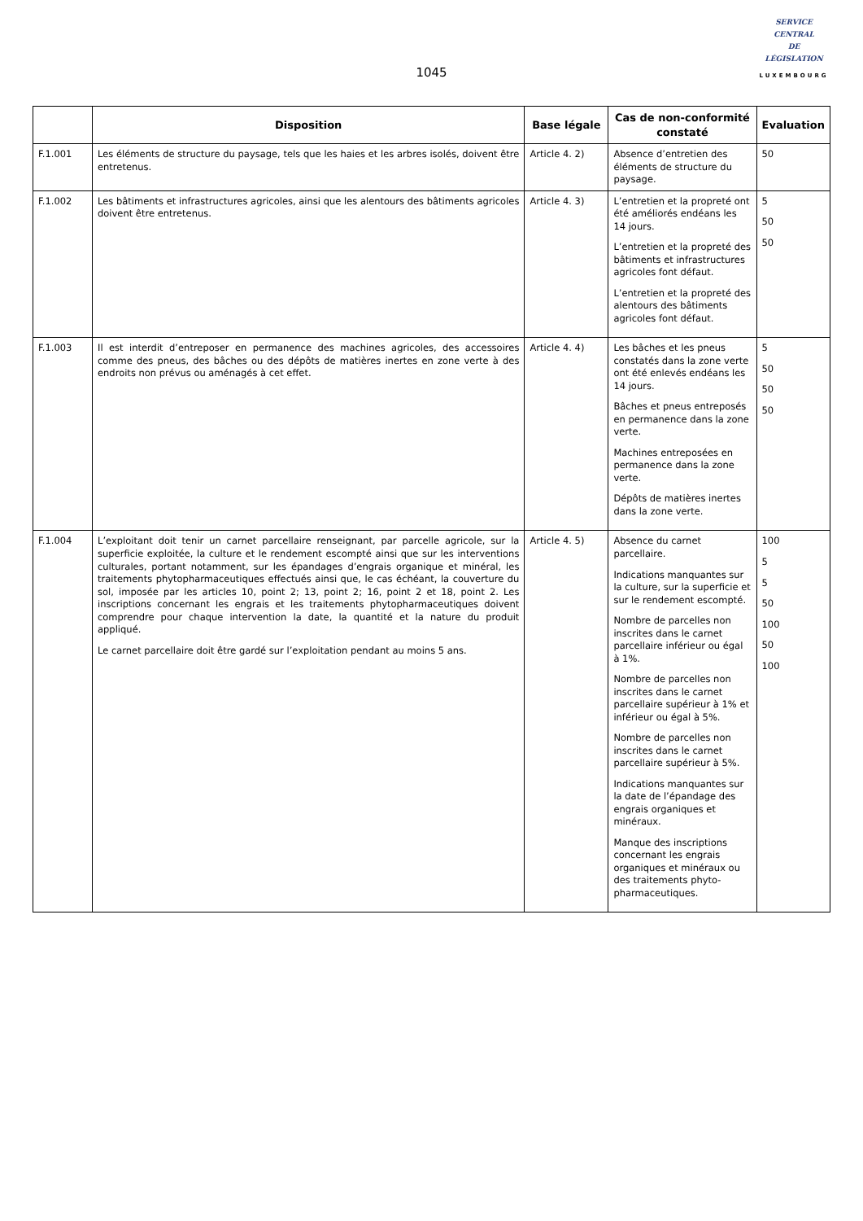1045
SERVICE
CENTRAL
DE
LÉGISLATION
LUXEMBOURG
| | Disposition | Base légale | Cas de non-conformité constaté | Evaluation |
| --- | --- | --- | --- | --- |
| F.1.001 | Les éléments de structure du paysage, tels que les haies et les arbres isolés, doivent être entretenus. | Article 4. 2) | Absence d’entretien des éléments de structure du paysage. | 50 |
| F.1.002 | Les bâtiments et infrastructures agricoles, ainsi que les alentours des bâtiments agricoles doivent être entretenus. | Article 4. 3) | L’entretien et la propreté ont été améliorés endéans les 14 jours. L’entretien et la propreté des bâtiments et infrastructures agricoles font défaut. L’entretien et la propreté des alentours des bâtiments agricoles font défaut. | 5 50 50 |
| F.1.003 | Il est interdit d’entreposer en permanence des machines agricoles, des accessoires comme des pneus, des bâches ou des dépôts de matières inertes en zone verte à des endroits non prévus ou aménagés à cet effet. | Article 4. 4) | Les bâches et les pneus constatés dans la zone verte ont été enlevés endéans les 14 jours. Bâches et pneus entreposés en permanence dans la zone verte. Machines entreposées en permanence dans la zone verte. Dépôts de matières inertes dans la zone verte. | 5 50 50 50 |
| F.1.004 | L’exploitant doit tenir un carnet parcellaire renseignant, par parcelle agricole, sur la superficie exploitée, la culture et le rendement escompté ainsi que sur les interventions culturales, portant notamment, sur les épandages d’engrais organique et minéral, les traitements phytopharmaceutiques effectués ainsi que, le cas échéant, la couverture du sol, imposée par les articles 10, point 2; 13, point 2; 16, point 2 et 18, point 2. Les inscriptions concernant les engrais et les traitements phytopharmaceutiques doivent comprendre pour chaque intervention la date, la quantité et la nature du produit appliqué. Le carnet parcellaire doit être gardé sur l’exploitation pendant au moins 5 ans. | Article 4. 5) | Absence du carnet parcellaire. Indications manquantes sur la culture, sur la superficie et sur le rendement escompté. Nombre de parcelles non inscrites dans le carnet parcellaire inférieur ou égal à 1%. Nombre de parcelles non inscrites dans le carnet parcellaire supérieur à 1% et inférieur ou égal à 5%. Nombre de parcelles non inscrites dans le carnet parcellaire supérieur à 5%. Indications manquantes sur la date de l’épandage des engrais organiques et minéraux. Manque des inscriptions concernant les engrais organiques et minéraux ou des traitements phyto-pharmaceutiques. | 100 5 5 50 100 50 100 |